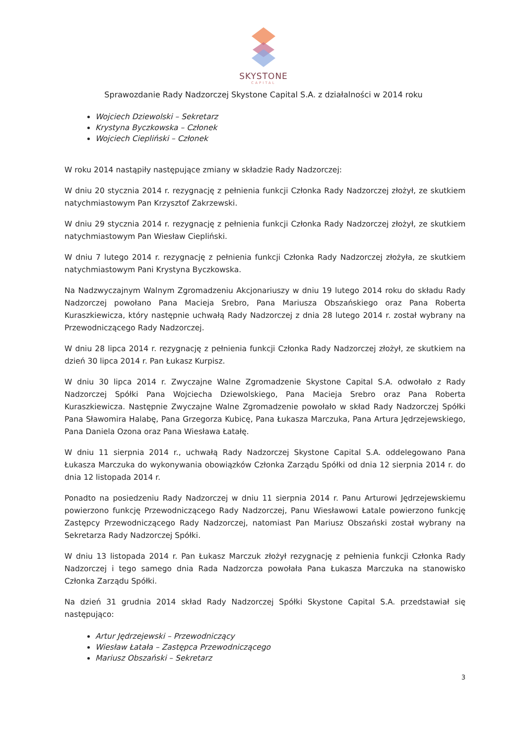SKYSTONE
CAPITAL
Sprawozdanie Rady Nadzorczej Skystone Capital S.A. z działalności w 2014 roku
Wojciech Dziewolski – Sekretarz
Krystyna Byczkowska – Członek
Wojciech Ciepliński – Członek
W roku 2014 nastąpiły następujące zmiany w składzie Rady Nadzorczej:
W dniu 20 stycznia 2014 r. rezygnację z pełnienia funkcji Członka Rady Nadzorczej złożył, ze skutkiem natychmiastowym Pan Krzysztof Zakrzewski.
W dniu 29 stycznia 2014 r. rezygnację z pełnienia funkcji Członka Rady Nadzorczej złożył, ze skutkiem natychmiastowym Pan Wiesław Ciepliński.
W dniu 7 lutego 2014 r. rezygnację z pełnienia funkcji Członka Rady Nadzorczej złożyła, ze skutkiem natychmiastowym Pani Krystyna Byczkowska.
Na Nadzwyczajnym Walnym Zgromadzeniu Akcjonariuszy w dniu 19 lutego 2014 roku do składu Rady Nadzorczej powołano Pana Macieja Srebro, Pana Mariusza Obszańskiego oraz Pana Roberta Kuraszkiewicza, który następnie uchwałą Rady Nadzorczej z dnia 28 lutego 2014 r. został wybrany na Przewodniczącego Rady Nadzorczej.
W dniu 28 lipca 2014 r. rezygnację z pełnienia funkcji Członka Rady Nadzorczej złożył, ze skutkiem na dzień 30 lipca 2014 r. Pan Łukasz Kurpisz.
W dniu 30 lipca 2014 r. Zwyczajne Walne Zgromadzenie Skystone Capital S.A. odwołało z Rady Nadzorczej Spółki Pana Wojciecha Dziewolskiego, Pana Macieja Srebro oraz Pana Roberta Kuraszkiewicza. Następnie Zwyczajne Walne Zgromadzenie powołało w skład Rady Nadzorczej Spółki Pana Sławomira Halabę, Pana Grzegorza Kubicę, Pana Łukasza Marczuka, Pana Artura Jędrzejewskiego, Pana Daniela Ozona oraz Pana Wiesława Łatałę.
W dniu 11 sierpnia 2014 r., uchwałą Rady Nadzorczej Skystone Capital S.A. oddelegowano Pana Łukasza Marczuka do wykonywania obowiązków Członka Zarządu Spółki od dnia 12 sierpnia 2014 r. do dnia 12 listopada 2014 r.
Ponadto na posiedzeniu Rady Nadzorczej w dniu 11 sierpnia 2014 r. Panu Arturowi Jędrzejewskiemu powierzono funkcję Przewodniczącego Rady Nadzorczej, Panu Wiesławowi Łatale powierzono funkcję Zastępcy Przewodniczącego Rady Nadzorczej, natomiast Pan Mariusz Obszański został wybrany na Sekretarza Rady Nadzorczej Spółki.
W dniu 13 listopada 2014 r. Pan Łukasz Marczuk złożył rezygnację z pełnienia funkcji Członka Rady Nadzorczej i tego samego dnia Rada Nadzorcza powołała Pana Łukasza Marczuka na stanowisko Członka Zarządu Spółki.
Na dzień 31 grudnia 2014 skład Rady Nadzorczej Spółki Skystone Capital S.A. przedstawiał się następująco:
Artur Jędrzejewski – Przewodniczący
Wiesław Łatała – Zastępca Przewodniczącego
Mariusz Obszański – Sekretarz
3